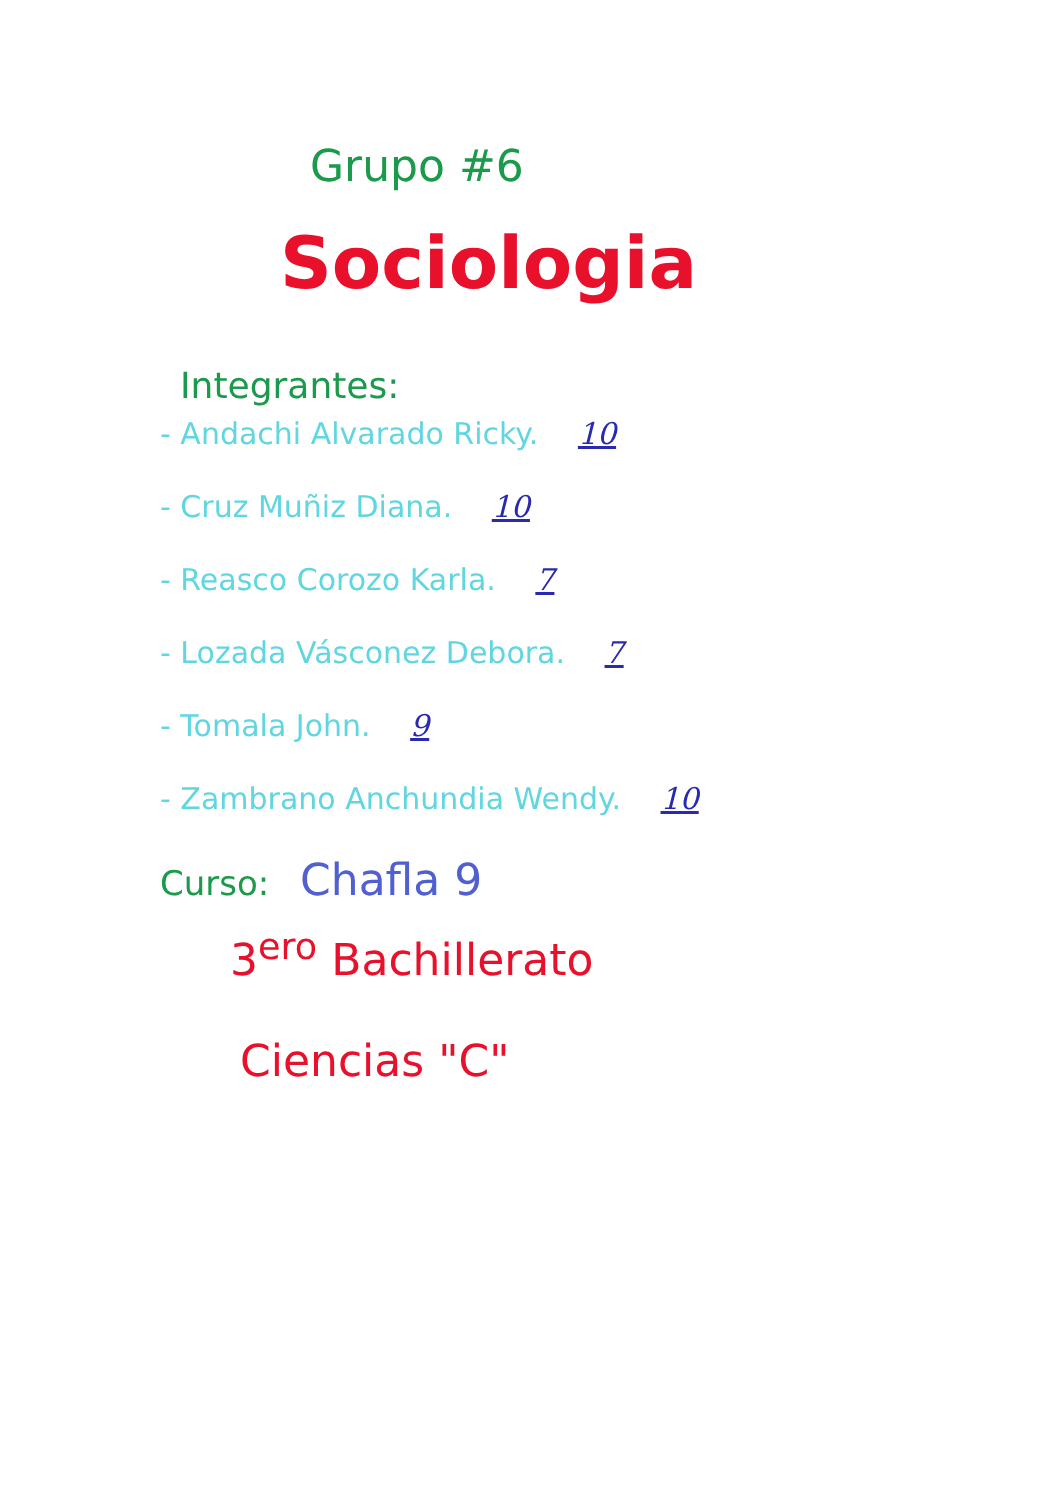Grupo #6
Sociologia
Integrantes:
- Andachi Alvarado Ricky. 10
- Cruz Muñiz Diana. 10
- Reasco Corozo Karla. 7
- Lozada Vásconez Debora. 7
- Tomala John. 9
- Zambrano Anchundia Wendy. 10
Curso: Chafla 9
3<sup>ero</sup> Bachillerato
Ciencias "C"